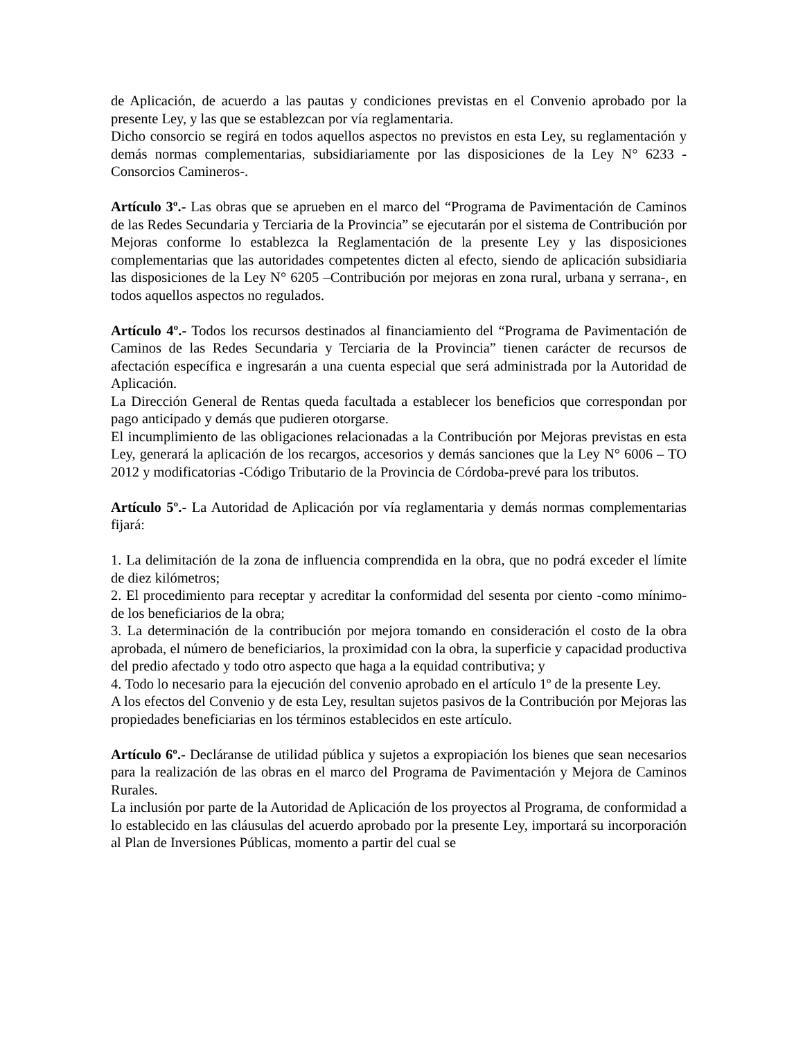de Aplicación, de acuerdo a las pautas y condiciones previstas en el Convenio aprobado por la presente Ley, y las que se establezcan por vía reglamentaria.
Dicho consorcio se regirá en todos aquellos aspectos no previstos en esta Ley, su reglamentación y demás normas complementarias, subsidiariamente por las disposiciones de la Ley N° 6233 -Consorcios Camineros-.
Artículo 3º.- Las obras que se aprueben en el marco del “Programa de Pavimentación de Caminos de las Redes Secundaria y Terciaria de la Provincia” se ejecutarán por el sistema de Contribución por Mejoras conforme lo establezca la Reglamentación de la presente Ley y las disposiciones complementarias que las autoridades competentes dicten al efecto, siendo de aplicación subsidiaria las disposiciones de la Ley N° 6205 –Contribución por mejoras en zona rural, urbana y serrana-, en todos aquellos aspectos no regulados.
Artículo 4º.- Todos los recursos destinados al financiamiento del “Programa de Pavimentación de Caminos de las Redes Secundaria y Terciaria de la Provincia” tienen carácter de recursos de afectación específica e ingresarán a una cuenta especial que será administrada por la Autoridad de Aplicación.
La Dirección General de Rentas queda facultada a establecer los beneficios que correspondan por pago anticipado y demás que pudieren otorgarse.
El incumplimiento de las obligaciones relacionadas a la Contribución por Mejoras previstas en esta Ley, generará la aplicación de los recargos, accesorios y demás sanciones que la Ley N° 6006 – TO 2012 y modificatorias -Código Tributario de la Provincia de Córdoba-prevé para los tributos.
Artículo 5º.- La Autoridad de Aplicación por vía reglamentaria y demás normas complementarias fijará:
1. La delimitación de la zona de influencia comprendida en la obra, que no podrá exceder el límite de diez kilómetros;
2. El procedimiento para receptar y acreditar la conformidad del sesenta por ciento -como mínimo- de los beneficiarios de la obra;
3. La determinación de la contribución por mejora tomando en consideración el costo de la obra aprobada, el número de beneficiarios, la proximidad con la obra, la superficie y capacidad productiva del predio afectado y todo otro aspecto que haga a la equidad contributiva; y
4. Todo lo necesario para la ejecución del convenio aprobado en el artículo 1º de la presente Ley.
A los efectos del Convenio y de esta Ley, resultan sujetos pasivos de la Contribución por Mejoras las propiedades beneficiarias en los términos establecidos en este artículo.
Artículo 6º.- Decláranse de utilidad pública y sujetos a expropiación los bienes que sean necesarios para la realización de las obras en el marco del Programa de Pavimentación y Mejora de Caminos Rurales.
La inclusión por parte de la Autoridad de Aplicación de los proyectos al Programa, de conformidad a lo establecido en las cláusulas del acuerdo aprobado por la presente Ley, importará su incorporación al Plan de Inversiones Públicas, momento a partir del cual se